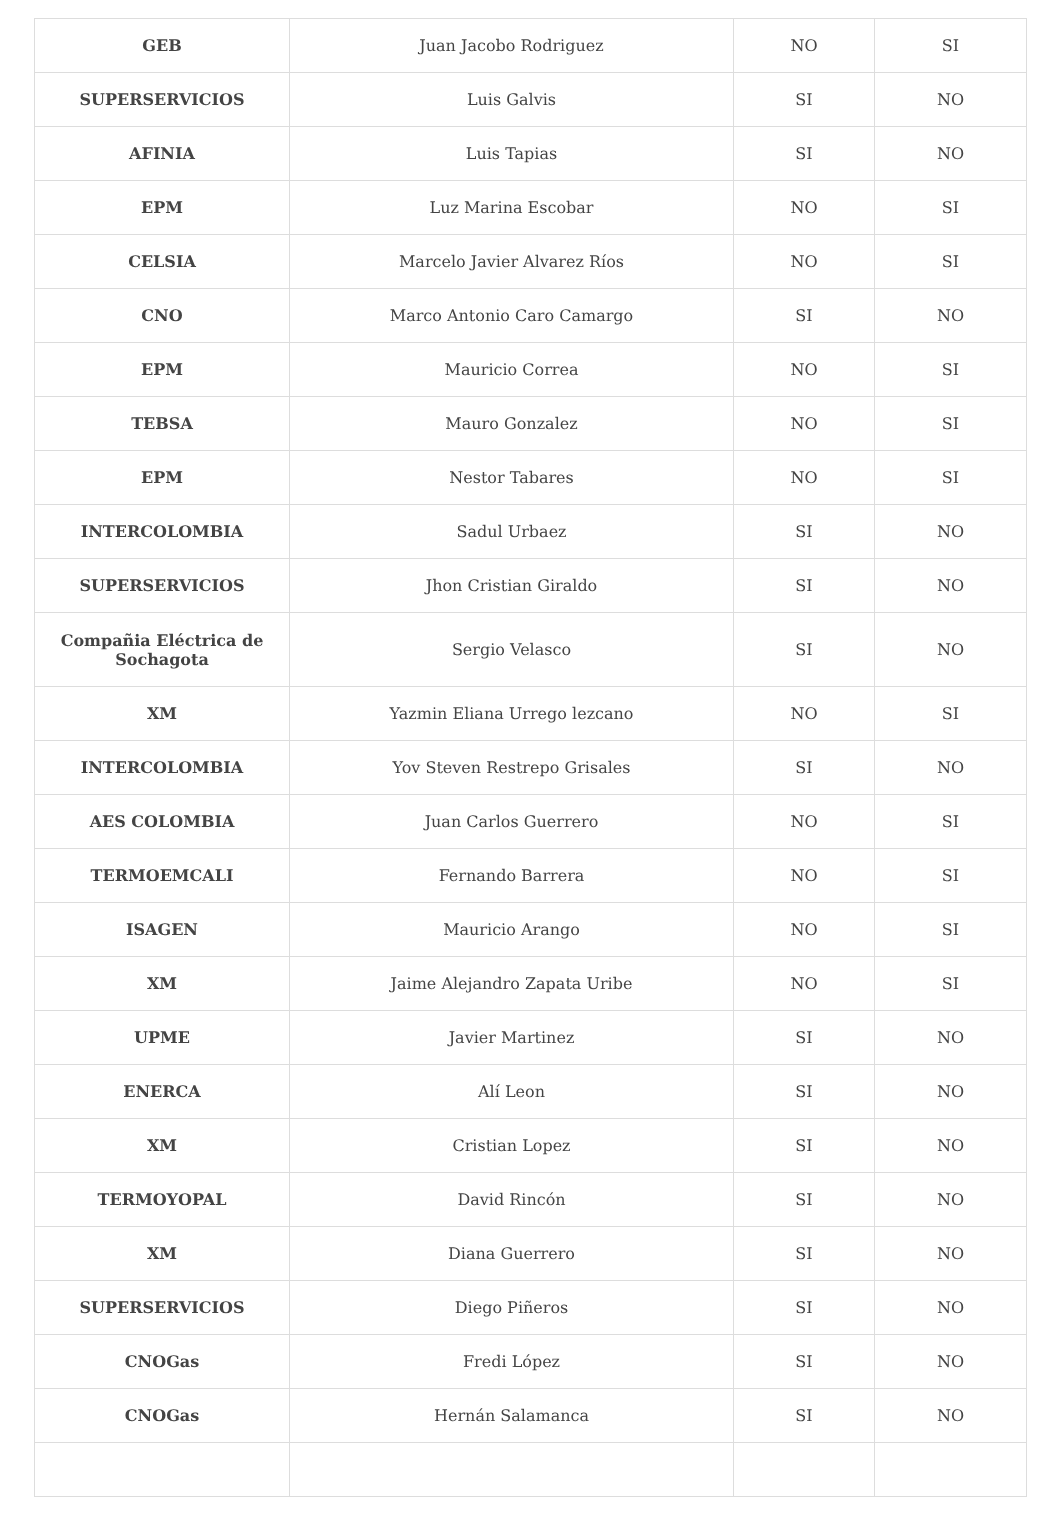| GEB | Juan Jacobo Rodriguez | NO | SI |
| SUPERSERVICIOS | Luis Galvis | SI | NO |
| AFINIA | Luis Tapias | SI | NO |
| EPM | Luz Marina Escobar | NO | SI |
| CELSIA | Marcelo Javier Alvarez Ríos | NO | SI |
| CNO | Marco Antonio Caro Camargo | SI | NO |
| EPM | Mauricio Correa | NO | SI |
| TEBSA | Mauro Gonzalez | NO | SI |
| EPM | Nestor Tabares | NO | SI |
| INTERCOLOMBIA | Sadul Urbaez | SI | NO |
| SUPERSERVICIOS | Jhon Cristian Giraldo | SI | NO |
| Compañia Eléctrica de Sochagota | Sergio Velasco | SI | NO |
| XM | Yazmin Eliana Urrego lezcano | NO | SI |
| INTERCOLOMBIA | Yov Steven Restrepo Grisales | SI | NO |
| AES COLOMBIA | Juan Carlos Guerrero | NO | SI |
| TERMOEMCALI | Fernando Barrera | NO | SI |
| ISAGEN | Mauricio Arango | NO | SI |
| XM | Jaime Alejandro Zapata Uribe | NO | SI |
| UPME | Javier Martinez | SI | NO |
| ENERCA | Alí Leon | SI | NO |
| XM | Cristian Lopez | SI | NO |
| TERMOYOPAL | David Rincón | SI | NO |
| XM | Diana Guerrero | SI | NO |
| SUPERSERVICIOS | Diego Piñeros | SI | NO |
| CNOGas | Fredi López | SI | NO |
| CNOGas | Hernán Salamanca | SI | NO |